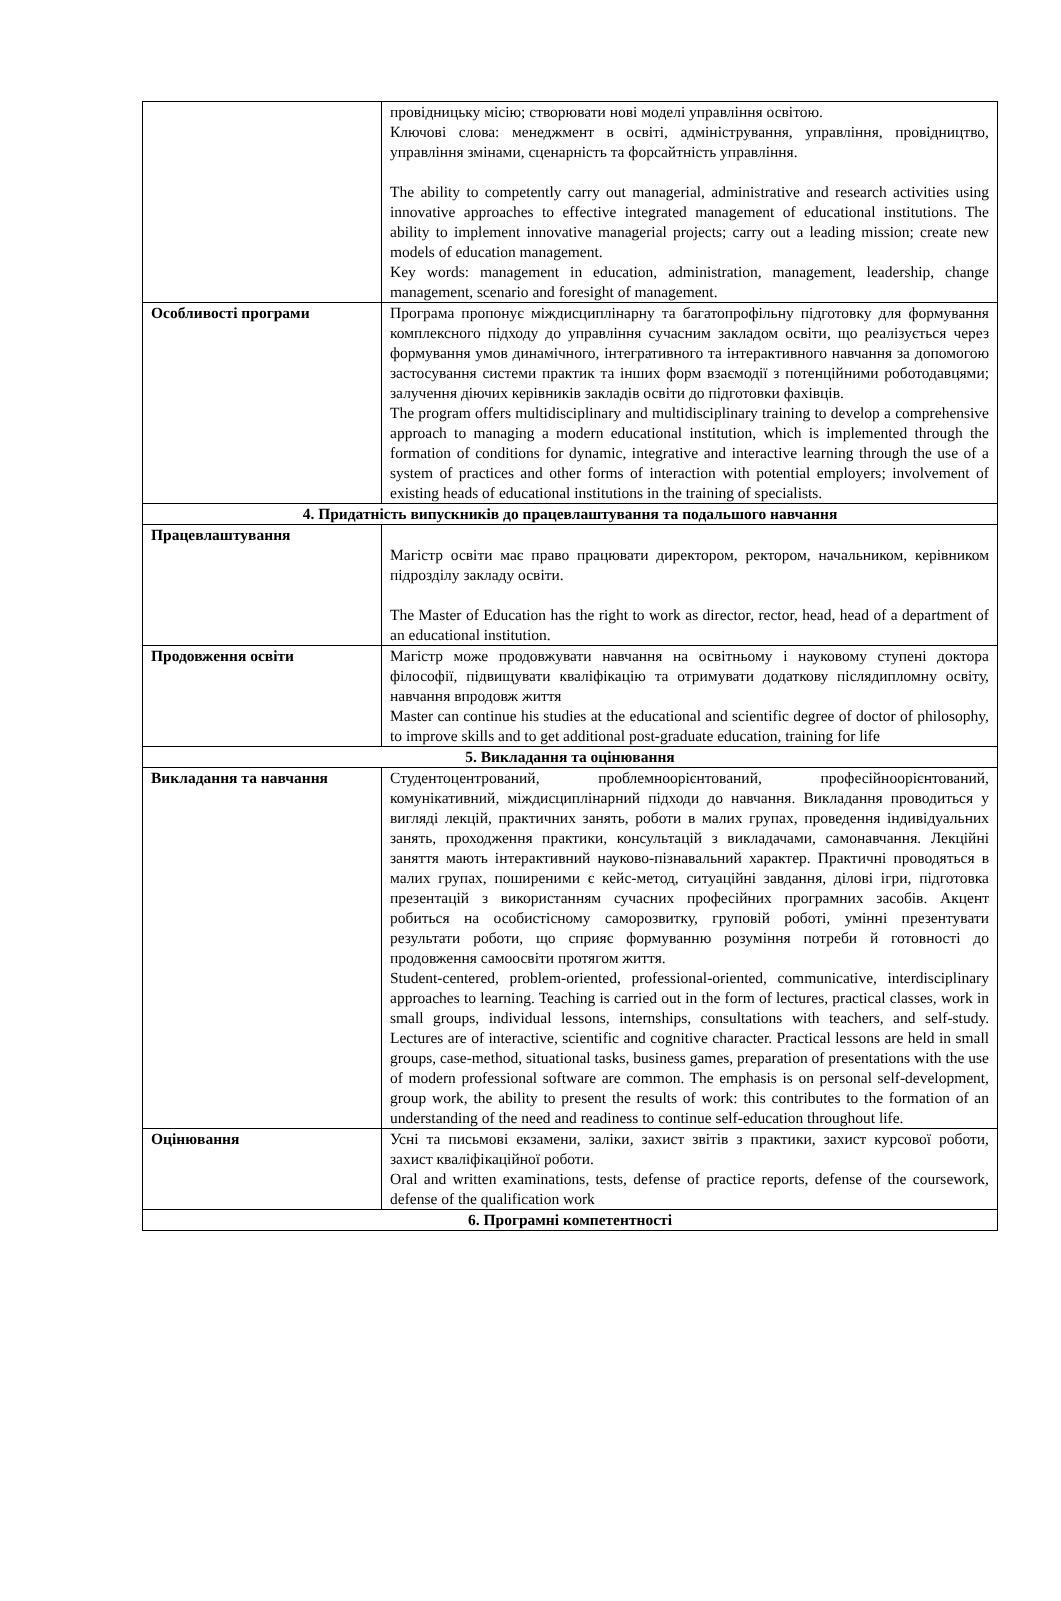| | провідницьку місію; створювати нові моделі управління освітою. Ключові слова: менеджмент в освіті, адміністрування, управління, провідництво, управління змінами, сценарність та форсайтність управління. The ability to competently carry out managerial, administrative and research activities using innovative approaches to effective integrated management of educational institutions. The ability to implement innovative managerial projects; carry out a leading mission; create new models of education management. Key words: management in education, administration, management, leadership, change management, scenario and foresight of management. |
| Особливості програми | Програма пропонує міждисциплінарну та багатопрофільну підготовку для формування комплексного підходу до управління сучасним закладом освіти, що реалізується через формування умов динамічного, інтегративного та інтерактивного навчання за допомогою застосування системи практик та інших форм взаємодії з потенційними роботодавцями; залучення діючих керівників закладів освіти до підготовки фахівців. The program offers multidisciplinary and multidisciplinary training to develop a comprehensive approach to managing a modern educational institution, which is implemented through the formation of conditions for dynamic, integrative and interactive learning through the use of a system of practices and other forms of interaction with potential employers; involvement of existing heads of educational institutions in the training of specialists. |
| 4. Придатність випускників до працевлаштування та подальшого навчання | |
| Працевлаштування | Магістр освіти має право працювати директором, ректором, начальником, керівником підрозділу закладу освіти. The Master of Education has the right to work as director, rector, head, head of a department of an educational institution. |
| Продовження освіти | Магістр може продовжувати навчання на освітньому і науковому ступені доктора філософії, підвищувати кваліфікацію та отримувати додаткову післядипломну освіту, навчання впродовж життя Master can continue his studies at the educational and scientific degree of doctor of philosophy, to improve skills and to get additional post-graduate education, training for life |
| 5. Викладання та оцінювання | |
| Викладання та навчання | Студентоцентрований, проблемноорієнтований, професійноорієнтований, комунікативний, міждисциплінарний підходи до навчання. Викладання проводиться у вигляді лекцій, практичних занять, роботи в малих групах, проведення індивідуальних занять, проходження практики, консультацій з викладачами, самонавчання. Лекційні заняття мають інтерактивний науково-пізнавальний характер. Практичні проводяться в малих групах, поширеними є кейс-метод, ситуаційні завдання, ділові ігри, підготовка презентацій з використанням сучасних професійних програмних засобів. Акцент робиться на особистісному саморозвитку, груповій роботі, умінні презентувати результати роботи, що сприяє формуванню розуміння потреби й готовності до продовження самоосвіти протягом життя. Student-centered, problem-oriented, professional-oriented, communicative, interdisciplinary approaches to learning. Teaching is carried out in the form of lectures, practical classes, work in small groups, individual lessons, internships, consultations with teachers, and self-study. Lectures are of interactive, scientific and cognitive character. Practical lessons are held in small groups, case-method, situational tasks, business games, preparation of presentations with the use of modern professional software are common. The emphasis is on personal self-development, group work, the ability to present the results of work: this contributes to the formation of an understanding of the need and readiness to continue self-education throughout life. |
| Оцінювання | Усні та письмові екзамени, заліки, захист звітів з практики, захист курсової роботи, захист кваліфікаційної роботи. Oral and written examinations, tests, defense of practice reports, defense of the coursework, defense of the qualification work |
| 6. Програмні компетентності | |